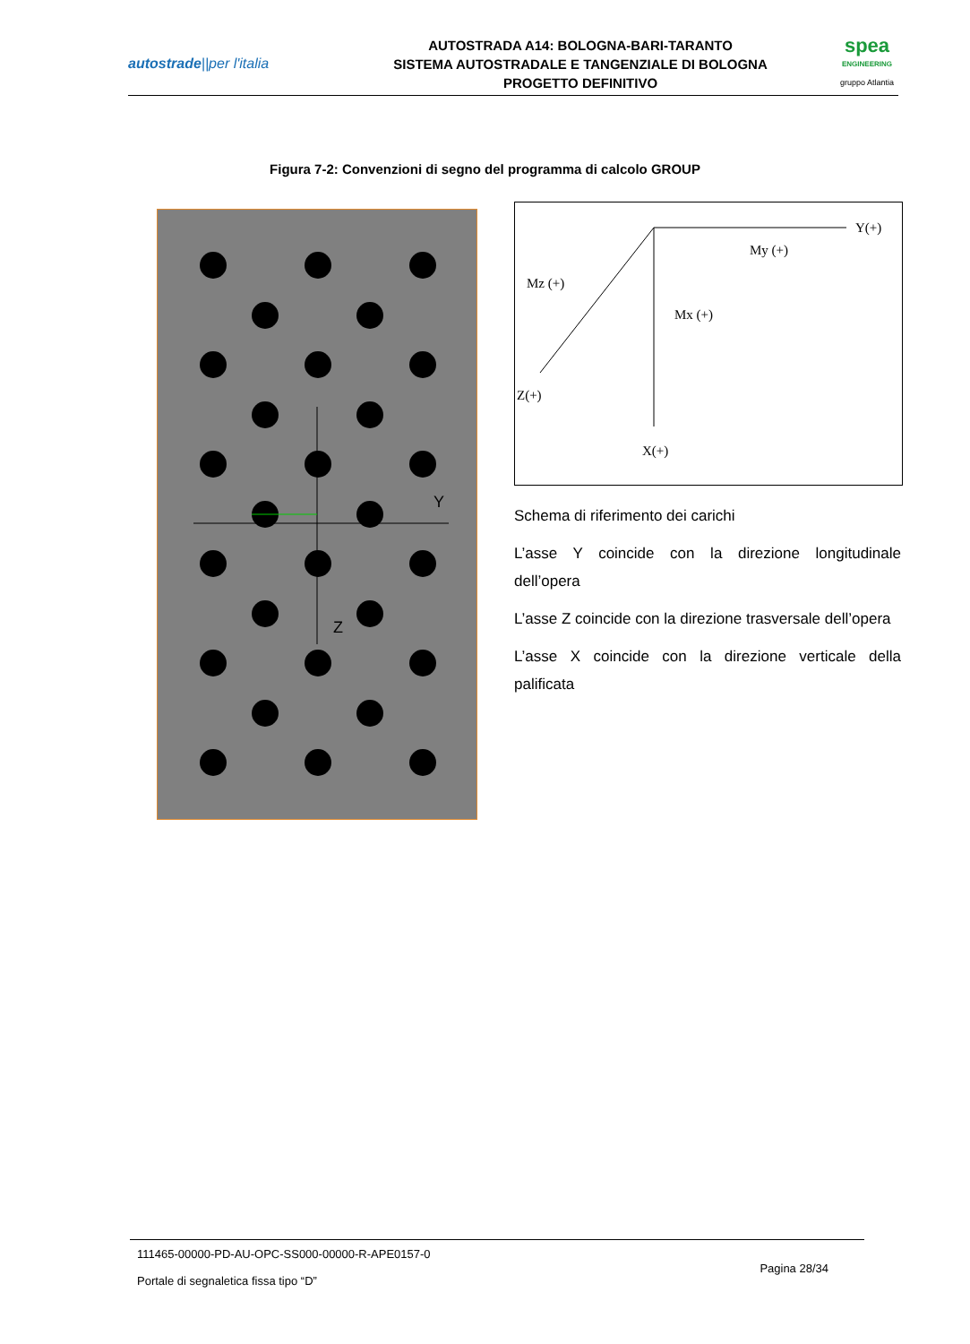autostrade||per l'italia
AUTOSTRADA A14: BOLOGNA-BARI-TARANTO
SISTEMA AUTOSTRADALE E TANGENZIALE DI BOLOGNA
PROGETTO DEFINITIVO
spea
ENGINEERING
gruppo Atlantia
Figura 7-2: Convenzioni di segno del programma di calcolo GROUP
Y
Z
Y(+)
My (+)
Mz (+)
Mx (+)
Z(+)
X(+)
Schema di riferimento dei carichi
L’asse Y coincide con la direzione longitudinale dell’opera
L’asse Z coincide con la direzione trasversale dell’opera
L’asse X coincide con la direzione verticale della palificata
111465-00000-PD-AU-OPC-SS000-00000-R-APE0157-0
Portale di segnaletica fissa tipo “D”
Pagina 28/34